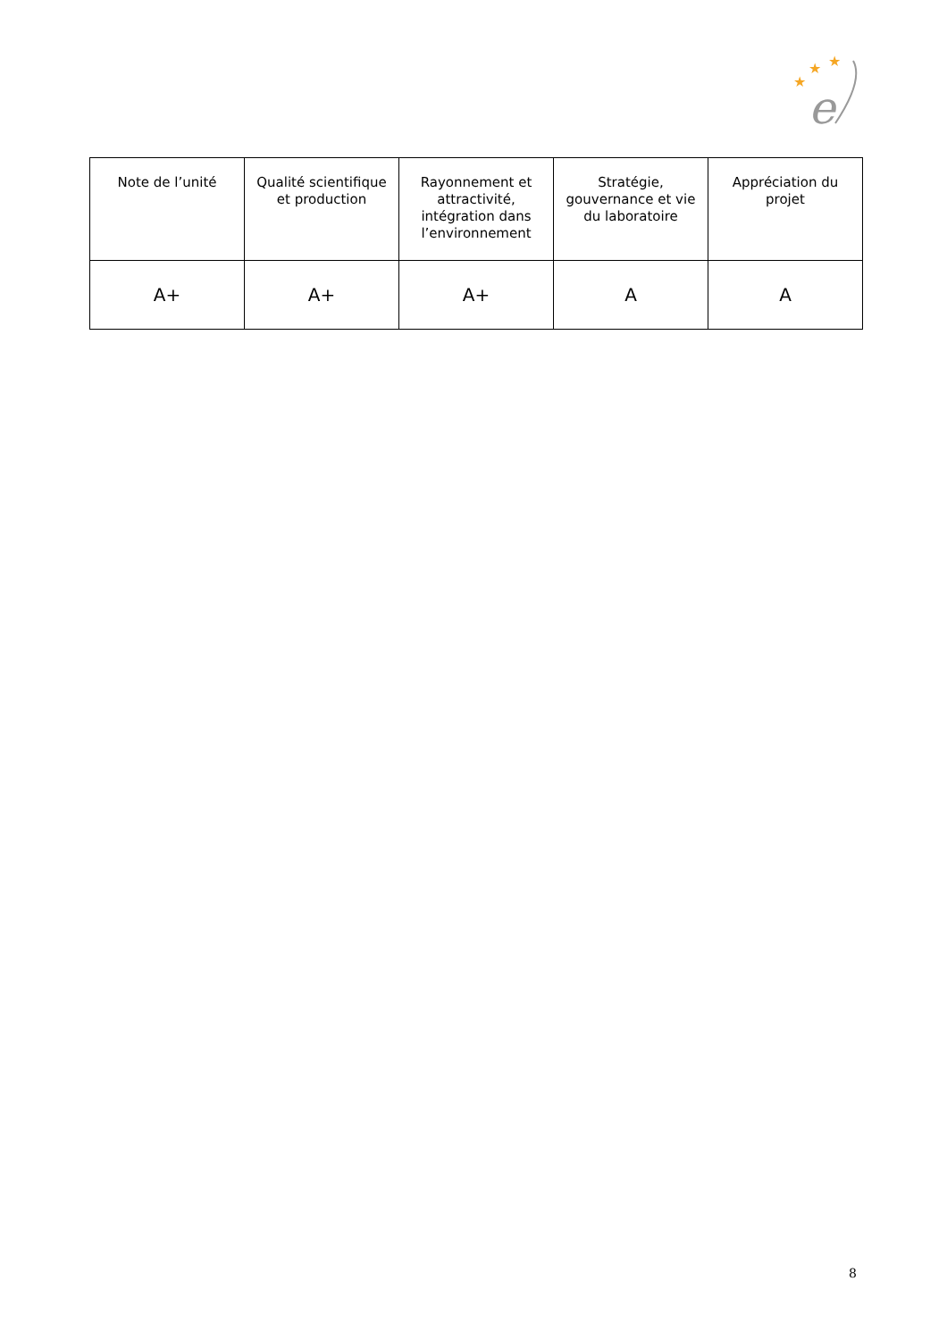★
★
★
e
| Note de l’unité | Qualité scientifique et production | Rayonnement et attractivité, intégration dans l’environnement | Stratégie, gouvernance et vie du laboratoire | Appréciation du projet |
| --- | --- | --- | --- | --- |
| A+ | A+ | A+ | A | A |
8